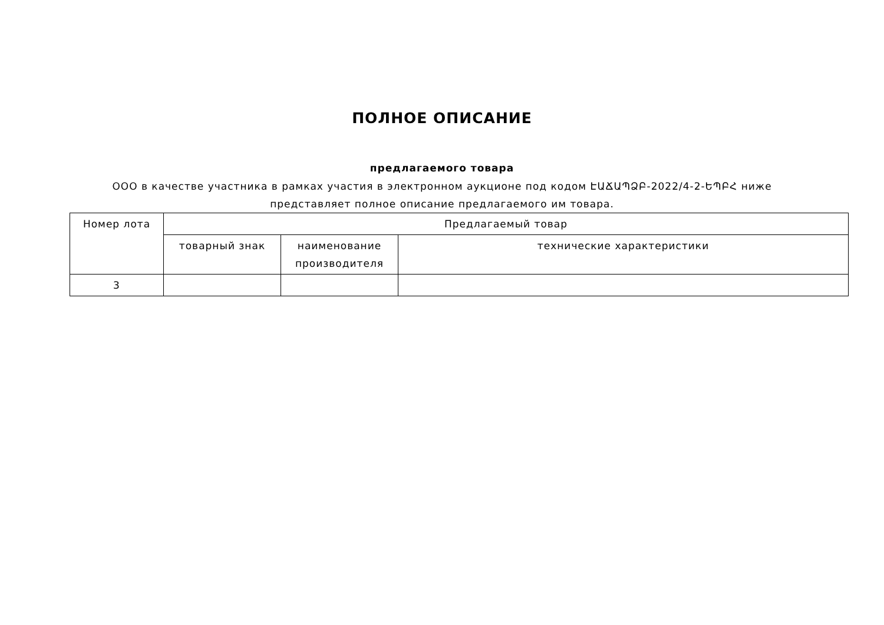ПОЛНОЕ ОПИСАНИЕ
предлагаемого товара
ООО в качестве участника в рамках участия в электронном аукционе под кодом ԷԱՃԱՊՁԲ-2022/4-2-ԵՊԲՀ ниже представляет полное описание предлагаемого им товара.
| Номер лота | Предлагаемый товар | | |
| --- | --- | --- | --- |
| | товарный знак | наименование производителя | технические характеристики |
| 3 | | | |